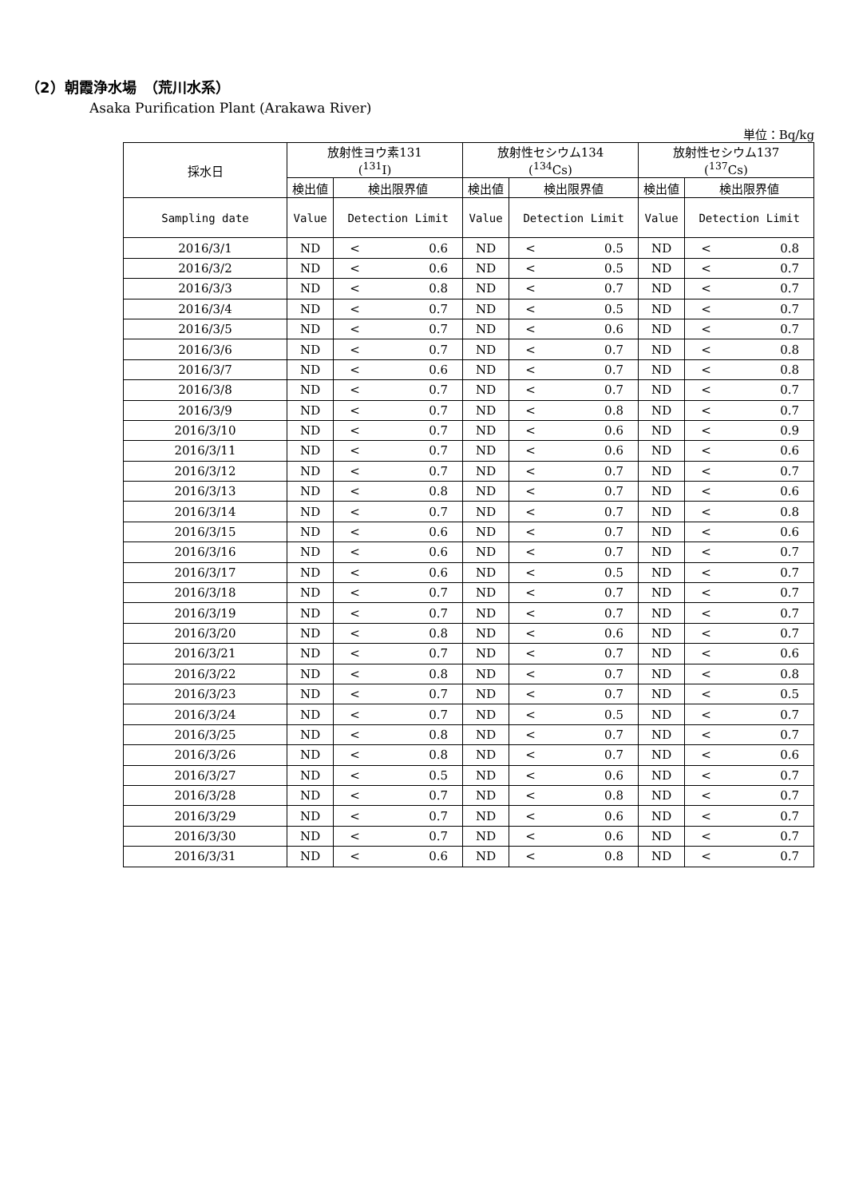（2）朝霞浄水場　（荒川水系）
Asaka Purification Plant (Arakawa River)
単位：Bq/kg
| 採水日 | 放射性ヨウ素131 (<sup>131</sup>I) | | | 放射性セシウム134 (<sup>134</sup>Cs) | | | 放射性セシウム137 (<sup>137</sup>Cs) | | |
| --- | --- | --- | --- | --- | --- | --- | --- | --- | --- |
| | 検出値 | 検出限界値 | | 検出値 | 検出限界値 | | 検出値 | 検出限界値 | |
| Sampling date | Value | Detection Limit | | Value | Detection Limit | | Value | Detection Limit | |
| 2016/3/1 | ND | < | 0.6 | ND | < | 0.5 | ND | < | 0.8 |
| 2016/3/2 | ND | < | 0.6 | ND | < | 0.5 | ND | < | 0.7 |
| 2016/3/3 | ND | < | 0.8 | ND | < | 0.7 | ND | < | 0.7 |
| 2016/3/4 | ND | < | 0.7 | ND | < | 0.5 | ND | < | 0.7 |
| 2016/3/5 | ND | < | 0.7 | ND | < | 0.6 | ND | < | 0.7 |
| 2016/3/6 | ND | < | 0.7 | ND | < | 0.7 | ND | < | 0.8 |
| 2016/3/7 | ND | < | 0.6 | ND | < | 0.7 | ND | < | 0.8 |
| 2016/3/8 | ND | < | 0.7 | ND | < | 0.7 | ND | < | 0.7 |
| 2016/3/9 | ND | < | 0.7 | ND | < | 0.8 | ND | < | 0.7 |
| 2016/3/10 | ND | < | 0.7 | ND | < | 0.6 | ND | < | 0.9 |
| 2016/3/11 | ND | < | 0.7 | ND | < | 0.6 | ND | < | 0.6 |
| 2016/3/12 | ND | < | 0.7 | ND | < | 0.7 | ND | < | 0.7 |
| 2016/3/13 | ND | < | 0.8 | ND | < | 0.7 | ND | < | 0.6 |
| 2016/3/14 | ND | < | 0.7 | ND | < | 0.7 | ND | < | 0.8 |
| 2016/3/15 | ND | < | 0.6 | ND | < | 0.7 | ND | < | 0.6 |
| 2016/3/16 | ND | < | 0.6 | ND | < | 0.7 | ND | < | 0.7 |
| 2016/3/17 | ND | < | 0.6 | ND | < | 0.5 | ND | < | 0.7 |
| 2016/3/18 | ND | < | 0.7 | ND | < | 0.7 | ND | < | 0.7 |
| 2016/3/19 | ND | < | 0.7 | ND | < | 0.7 | ND | < | 0.7 |
| 2016/3/20 | ND | < | 0.8 | ND | < | 0.6 | ND | < | 0.7 |
| 2016/3/21 | ND | < | 0.7 | ND | < | 0.7 | ND | < | 0.6 |
| 2016/3/22 | ND | < | 0.8 | ND | < | 0.7 | ND | < | 0.8 |
| 2016/3/23 | ND | < | 0.7 | ND | < | 0.7 | ND | < | 0.5 |
| 2016/3/24 | ND | < | 0.7 | ND | < | 0.5 | ND | < | 0.7 |
| 2016/3/25 | ND | < | 0.8 | ND | < | 0.7 | ND | < | 0.7 |
| 2016/3/26 | ND | < | 0.8 | ND | < | 0.7 | ND | < | 0.6 |
| 2016/3/27 | ND | < | 0.5 | ND | < | 0.6 | ND | < | 0.7 |
| 2016/3/28 | ND | < | 0.7 | ND | < | 0.8 | ND | < | 0.7 |
| 2016/3/29 | ND | < | 0.7 | ND | < | 0.6 | ND | < | 0.7 |
| 2016/3/30 | ND | < | 0.7 | ND | < | 0.6 | ND | < | 0.7 |
| 2016/3/31 | ND | < | 0.6 | ND | < | 0.8 | ND | < | 0.7 |